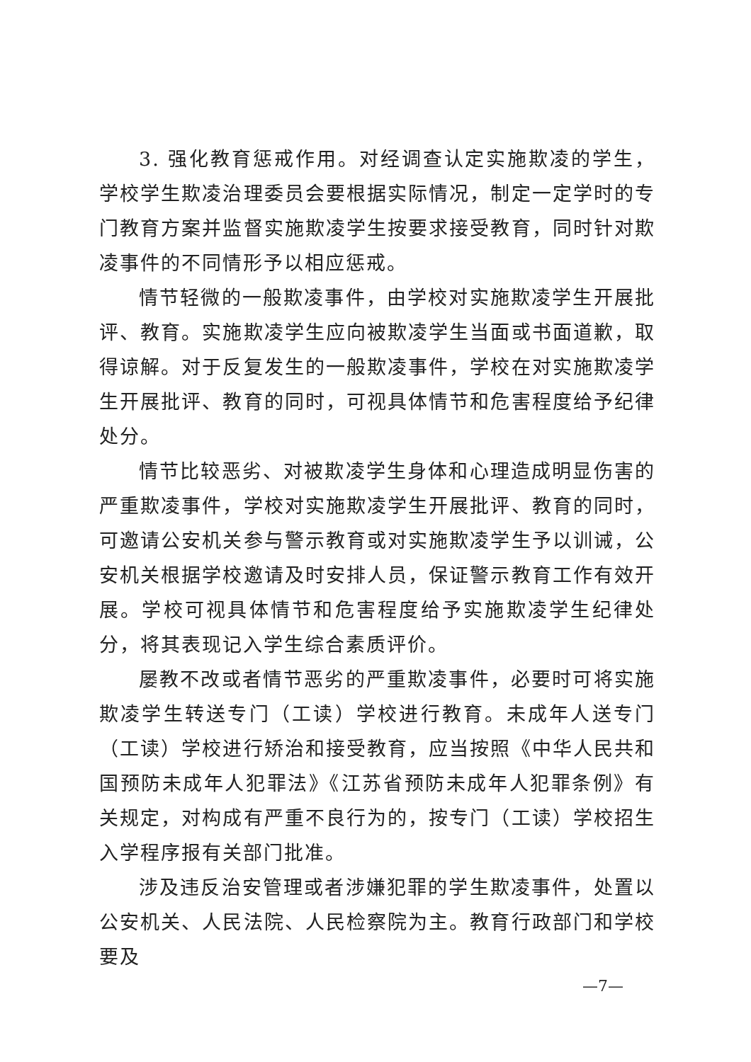3. 强化教育惩戒作用。对经调查认定实施欺凌的学生，学校学生欺凌治理委员会要根据实际情况，制定一定学时的专门教育方案并监督实施欺凌学生按要求接受教育，同时针对欺凌事件的不同情形予以相应惩戒。
情节轻微的一般欺凌事件，由学校对实施欺凌学生开展批评、教育。实施欺凌学生应向被欺凌学生当面或书面道歉，取得谅解。对于反复发生的一般欺凌事件，学校在对实施欺凌学生开展批评、教育的同时，可视具体情节和危害程度给予纪律处分。
情节比较恶劣、对被欺凌学生身体和心理造成明显伤害的严重欺凌事件，学校对实施欺凌学生开展批评、教育的同时，可邀请公安机关参与警示教育或对实施欺凌学生予以训诫，公安机关根据学校邀请及时安排人员，保证警示教育工作有效开展。学校可视具体情节和危害程度给予实施欺凌学生纪律处分，将其表现记入学生综合素质评价。
屡教不改或者情节恶劣的严重欺凌事件，必要时可将实施欺凌学生转送专门（工读）学校进行教育。未成年人送专门（工读）学校进行矫治和接受教育，应当按照《中华人民共和国预防未成年人犯罪法》《江苏省预防未成年人犯罪条例》有关规定，对构成有严重不良行为的，按专门（工读）学校招生入学程序报有关部门批准。
涉及违反治安管理或者涉嫌犯罪的学生欺凌事件，处置以公安机关、人民法院、人民检察院为主。教育行政部门和学校要及
—7—